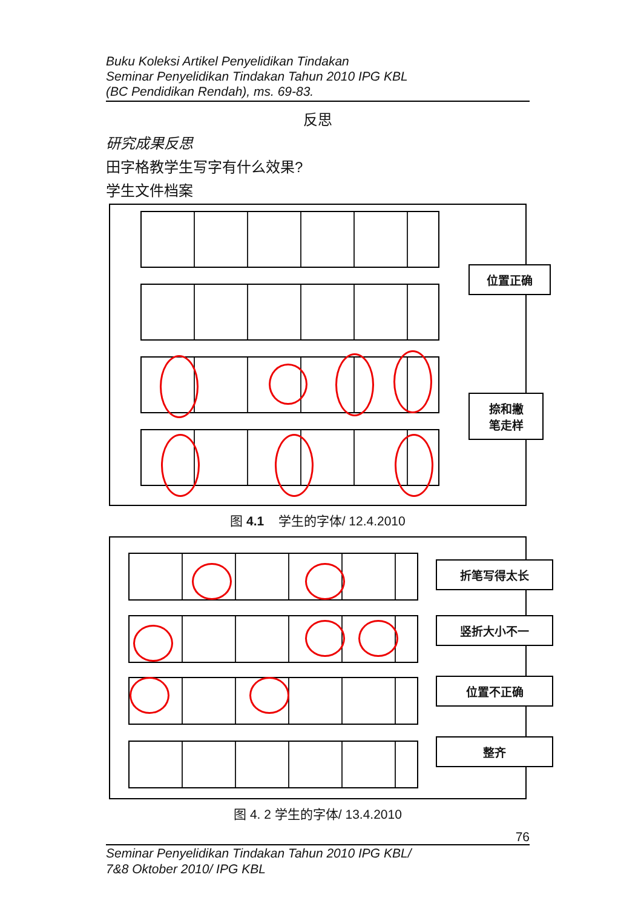Buku Koleksi Artikel Penyelidikan Tindakan
Seminar Penyelidikan Tindakan Tahun 2010 IPG KBL
(BC Pendidikan Rendah), ms. 69-83.
反思
研究成果反思
田字格教学生写字有什么效果?
学生文件档案
位置正确
捺和撇
笔走样
图 4.1 学生的字体/ 12.4.2010
折笔写得太长
竖折大小不一
位置不正确
整齐
图 4. 2 学生的字体/ 13.4.2010
76
Seminar Penyelidikan Tindakan Tahun 2010 IPG KBL/
7&8 Oktober 2010/ IPG KBL